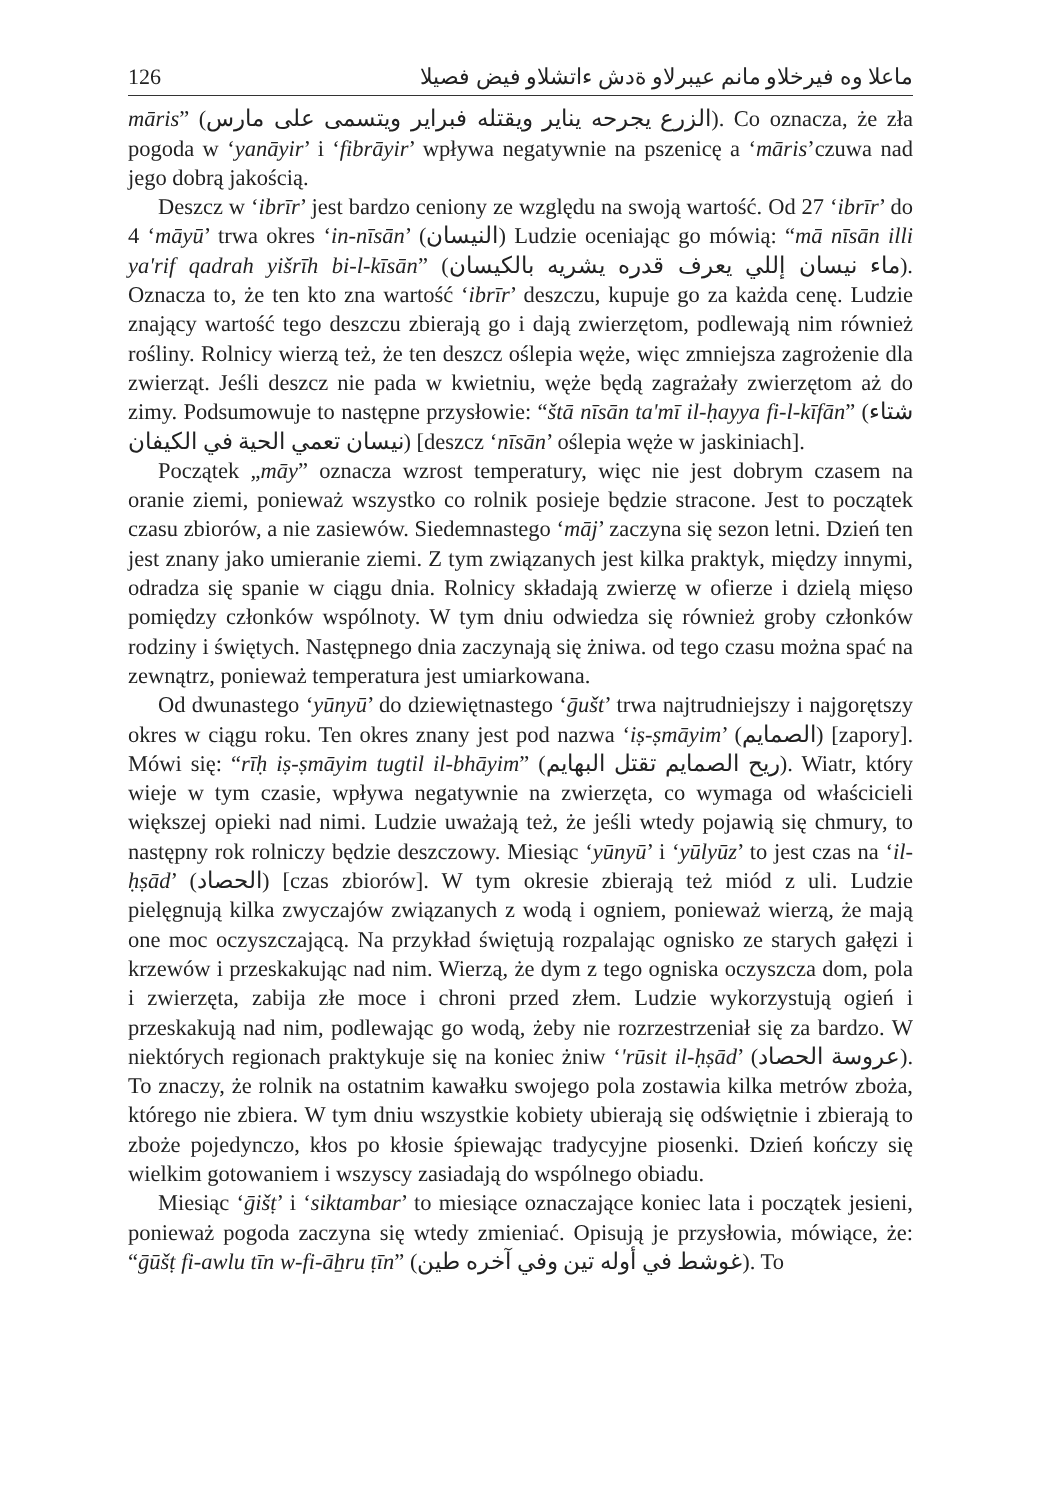126 ماعلا وه فيرخلاو مانم عيبرلاو ةدش ءاتشلاو فيض فصيلا
māris” (الزرع يجرحه يناير ويقتله فبراير ويتسمى على مارس). Co oznacza, że zła pogoda w ‘yanāyir’ i ‘fibrāyir’ wpływa negatywnie na pszenicę a ‘māris’czuwa nad jego dobrą jakością.
Deszcz w ‘ibrīr’ jest bardzo ceniony ze względu na swoją wartość. Od 27 ‘ibrīr’ do 4 ‘māyū’ trwa okres ‘in-nīsān’ (النيسان) Ludzie oceniając go mówią: “mā nīsān illi ya'rif qadrah yišrīh bi-l-kīsān” (ماء نيسان إللي يعرف قدره يشريه بالكيسان). Oznacza to, że ten kto zna wartość ‘ibrīr’ deszczu, kupuje go za każda cenę. Ludzie znający wartość tego deszczu zbierają go i dają zwierzętom, podlewają nim również rośliny. Rolnicy wierzą też, że ten deszcz oślepia węże, więc zmniejsza zagrożenie dla zwierząt. Jeśli deszcz nie pada w kwietniu, węże będą zagrażały zwierzętom aż do zimy. Podsumowuje to następne przysłowie: “štā nīsān ta'mī il-ḥayya fi-l-kīfān” (شتاء نيسان تعمي الحية في الكيفان) [deszcz ‘nīsān’ oślepia węże w jaskiniach].
Początek „māy” oznacza wzrost temperatury, więc nie jest dobrym czasem na oranie ziemi, ponieważ wszystko co rolnik posieje będzie stracone. Jest to początek czasu zbiorów, a nie zasiewów. Siedemnastego ‘māj’ zaczyna się sezon letni. Dzień ten jest znany jako umieranie ziemi. Z tym związanych jest kilka praktyk, między innymi, odradza się spanie w ciągu dnia. Rolnicy składają zwierzę w ofierze i dzielą mięso pomiędzy członków wspólnoty. W tym dniu odwiedza się również groby członków rodziny i świętych. Następnego dnia zaczynają się żniwa. od tego czasu można spać na zewnątrz, ponieważ temperatura jest umiarkowana.
Od dwunastego ‘yūnyū’ do dziewiętnastego ‘ḡušt’ trwa najtrudniejszy i najgorętszy okres w ciągu roku. Ten okres znany jest pod nazwa ‘iṣ-ṣmāyim’ (الصمايم) [zapory]. Mówi się: “rīḥ iṣ-ṣmāyim tugtil il-bhāyim” (ريح الصمايم تقتل البهايم). Wiatr, który wieje w tym czasie, wpływa negatywnie na zwierzęta, co wymaga od właścicieli większej opieki nad nimi. Ludzie uważają też, że jeśli wtedy pojawią się chmury, to następny rok rolniczy będzie deszczowy. Miesiąc ‘yūnyū’ i ‘yūlyūz’ to jest czas na ‘il-ḥṣād’ (الحصاد) [czas zbiorów]. W tym okresie zbierają też miód z uli. Ludzie pielęgnują kilka zwyczajów związanych z wodą i ogniem, ponieważ wierzą, że mają one moc oczyszczającą. Na przykład świętują rozpalając ognisko ze starych gałęzi i krzewów i przeskakując nad nim. Wierzą, że dym z tego ogniska oczyszcza dom, pola i zwierzęta, zabija złe moce i chroni przed złem. Ludzie wykorzystują ogień i przeskakują nad nim, podlewając go wodą, żeby nie rozrzestrzeniał się za bardzo. W niektórych regionach praktykuje się na koniec żniw ‘'rūsit il-ḥṣād’ (عروسة الحصاد). To znaczy, że rolnik na ostatnim kawałku swojego pola zostawia kilka metrów zboża, którego nie zbiera. W tym dniu wszystkie kobiety ubierają się odświętnie i zbierają to zboże pojedynczo, kłos po kłosie śpiewając tradycyjne piosenki. Dzień kończy się wielkim gotowaniem i wszyscy zasiadają do wspólnego obiadu.
Miesiąc ‘ḡišṭ’ i ‘siktambar’ to miesiące oznaczające koniec lata i początek jesieni, ponieważ pogoda zaczyna się wtedy zmieniać. Opisują je przysłowia, mówiące, że: “ḡūšṭ fi-awlu tīn w-fi-āẖru ṭīn” (غوشط في أوله تين وفي آخره طين). To